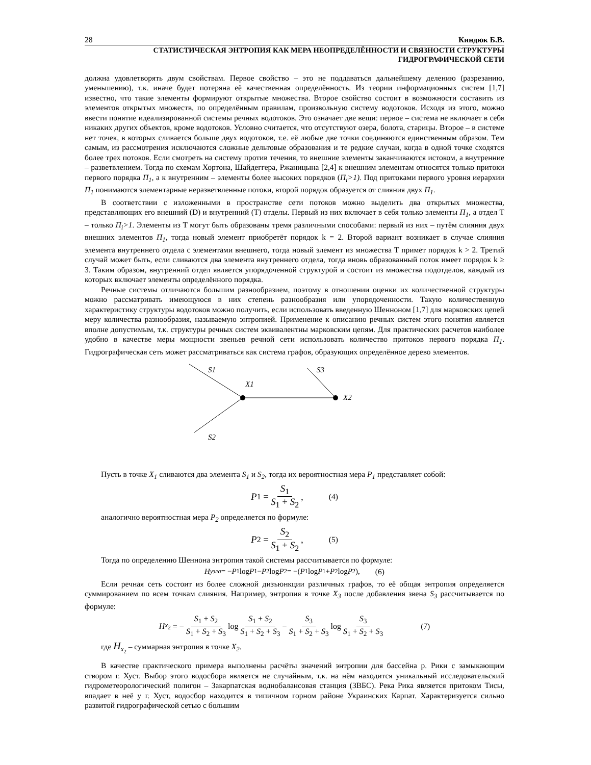28 Киндюк Б.В.
СТАТИСТИЧЕСКАЯ ЭНТРОПИЯ КАК МЕРА НЕОПРЕДЕЛЁННОСТИ И СВЯЗНОСТИ СТРУКТУРЫ
ГИДРОГРАФИЧЕСКОЙ СЕТИ
должна удовлетворять двум свойствам. Первое свойство – это не поддаваться дальнейшему делению (разрезанию, уменьшению), т.к. иначе будет потеряна её качественная определённость. Из теории информационных систем [1,7] известно, что такие элементы формируют открытые множества. Второе свойство состоит в возможности составить из элементов открытых множеств, по определённым правилам, произвольную систему водотоков. Исходя из этого, можно ввести понятие идеализированной системы речных водотоков. Это означает две вещи: первое – система не включает в себя никаких других объектов, кроме водотоков. Условно считается, что отсутствуют озера, болота, старицы. Второе – в системе нет точек, в которых сливается больше двух водотоков, т.е. её любые две точки соединяются единственным образом. Тем самым, из рассмотрения исключаются сложные дельтовые образования и те редкие случаи, когда в одной точке сходятся более трех потоков. Если смотреть на систему против течения, то внешние элементы заканчиваются истоком, а внутренние – разветвлением. Тогда по схемам Хортона, Шайдеггера, Ржаницына [2,4] к внешним элементам относятся только притоки первого порядка П<sub>1</sub>, а к внутренним – элементы более высоких порядков (П<sub>i</sub>>1). Под притоками первого уровня иерархии П<sub>1</sub> понимаются элементарные неразветвленные потоки, второй порядок образуется от слияния двух П<sub>1</sub>.
В соответствии с изложенными в пространстве сети потоков можно выделить два открытых множества, представляющих его внешний (D) и внутренний (T) отделы. Первый из них включает в себя только элементы П<sub>1</sub>, а отдел T – только П<sub>i</sub>>1. Элементы из T могут быть образованы тремя различными способами: первый из них – путём слияния двух внешних элементов П<sub>1</sub>, тогда новый элемент приобретёт порядок k = 2. Второй вариант возникает в случае слияния элемента внутреннего отдела с элементами внешнего, тогда новый элемент из множества T примет порядок k > 2. Третий случай может быть, если сливаются два элемента внутреннего отдела, тогда вновь образованный поток имеет порядок k ≥ 3. Таким образом, внутренний отдел является упорядоченной структурой и состоит из множества подотделов, каждый из которых включает элементы определённого порядка.
Речные системы отличаются большим разнообразием, поэтому в отношении оценки их количественной структуры можно рассматривать имеющуюся в них степень разнообразия или упорядоченности. Такую количественную характеристику структуры водотоков можно получить, если использовать введенную Шенноном [1,7] для марковских цепей меру количества разнообразия, называемую энтропией. Применение к описанию речных систем этого понятия является вполне допустимым, т.к. структуры речных систем эквивалентны марковским цепям. Для практических расчетов наиболее удобно в качестве меры мощности звеньев речной сети использовать количество притоков первого порядка П<sub>1</sub>. Гидрографическая сеть может рассматриваться как система графов, образующих определённое дерево элементов.
S1
S3
X1
X2
S2
Пусть в точке X<sub>1</sub> сливаются два элемента S<sub>1</sub> и S<sub>2</sub>, тогда их вероятностная мера P<sub>1</sub> представляет собой:
P<sub>1</sub> = S<sub>1</sub> S<sub>1</sub> + S<sub>2</sub>, (4)
аналогично вероятностная мера P<sub>2</sub> определяется по формуле:
P<sub>2</sub> = S<sub>2</sub> S<sub>1</sub> + S<sub>2</sub>, (5)
Тогда по определению Шеннона энтропия такой системы рассчитывается по формуле:
H<sub>узла</sub> = − P<sub>1</sub> log P<sub>1</sub> − P<sub>2</sub> log P<sub>2</sub> = −(P<sub>1</sub> log P<sub>1</sub> + P<sub>2</sub> log P<sub>2</sub>), (6)
Если речная сеть состоит из более сложной дизъюнкции различных графов, то её общая энтропия определяется суммированием по всем точкам слияния. Например, энтропия в точке X<sub>3</sub> после добавления звена S<sub>3</sub> рассчитывается по формуле:
H<sub>x<sub>2</sub></sub> = − S<sub>1</sub> + S<sub>2</sub> S<sub>1</sub> + S<sub>2</sub> + S<sub>3</sub> log S<sub>1</sub> + S<sub>2</sub> S<sub>1</sub> + S<sub>2</sub> + S<sub>3</sub> − S<sub>3</sub> S<sub>1</sub> + S<sub>2</sub> + S<sub>3</sub> log S<sub>3</sub> S<sub>1</sub> + S<sub>2</sub> + S<sub>3</sub> (7)
где H<sub>x<sub>2</sub></sub> – суммарная энтропия в точке X<sub>2</sub>.
В качестве практического примера выполнены расчёты значений энтропии для бассейна р. Рики с замыкающим створом г. Хуст. Выбор этого водосбора является не случайным, т.к. на нём находится уникальный исследовательский гидрометеорологический полигон – Закарпатская воднобалансовая станция (ЗВБС). Река Рика является притоком Тисы, впадает в неё у г. Хуст, водосбор находится в типичном горном районе Украинских Карпат. Характеризуется сильно развитой гидрографической сетью с большим